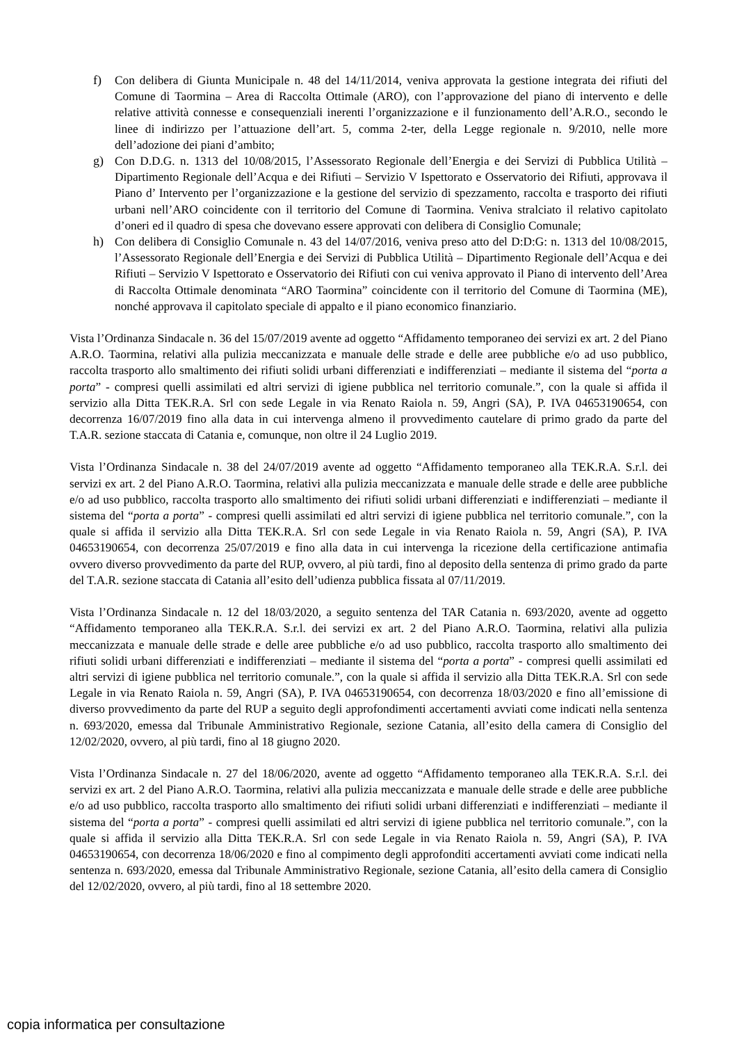f) Con delibera di Giunta Municipale n. 48 del 14/11/2014, veniva approvata la gestione integrata dei rifiuti del Comune di Taormina – Area di Raccolta Ottimale (ARO), con l’approvazione del piano di intervento e delle relative attività connesse e consequenziali inerenti l’organizzazione e il funzionamento dell’A.R.O., secondo le linee di indirizzo per l’attuazione dell’art. 5, comma 2-ter, della Legge regionale n. 9/2010, nelle more dell’adozione dei piani d’ambito;
g) Con D.D.G. n. 1313 del 10/08/2015, l’Assessorato Regionale dell’Energia e dei Servizi di Pubblica Utilità – Dipartimento Regionale dell’Acqua e dei Rifiuti – Servizio V Ispettorato e Osservatorio dei Rifiuti, approvava il Piano d’ Intervento per l’organizzazione e la gestione del servizio di spezzamento, raccolta e trasporto dei rifiuti urbani nell’ARO coincidente con il territorio del Comune di Taormina. Veniva stralciato il relativo capitolato d’oneri ed il quadro di spesa che dovevano essere approvati con delibera di Consiglio Comunale;
h) Con delibera di Consiglio Comunale n. 43 del 14/07/2016, veniva preso atto del D:D:G: n. 1313 del 10/08/2015, l’Assessorato Regionale dell’Energia e dei Servizi di Pubblica Utilità – Dipartimento Regionale dell’Acqua e dei Rifiuti – Servizio V Ispettorato e Osservatorio dei Rifiuti con cui veniva approvato il Piano di intervento dell’Area di Raccolta Ottimale denominata “ARO Taormina” coincidente con il territorio del Comune di Taormina (ME), nonché approvava il capitolato speciale di appalto e il piano economico finanziario.
Vista l’Ordinanza Sindacale n. 36 del 15/07/2019 avente ad oggetto “Affidamento temporaneo dei servizi ex art. 2 del Piano A.R.O. Taormina, relativi alla pulizia meccanizzata e manuale delle strade e delle aree pubbliche e/o ad uso pubblico, raccolta trasporto allo smaltimento dei rifiuti solidi urbani differenziati e indifferenziati – mediante il sistema del “porta a porta” - compresi quelli assimilati ed altri servizi di igiene pubblica nel territorio comunale.”, con la quale si affida il servizio alla Ditta TEK.R.A. Srl con sede Legale in via Renato Raiola n. 59, Angri (SA), P. IVA 04653190654, con decorrenza 16/07/2019 fino alla data in cui intervenga almeno il provvedimento cautelare di primo grado da parte del T.A.R. sezione staccata di Catania e, comunque, non oltre il 24 Luglio 2019.
Vista l’Ordinanza Sindacale n. 38 del 24/07/2019 avente ad oggetto “Affidamento temporaneo alla TEK.R.A. S.r.l. dei servizi ex art. 2 del Piano A.R.O. Taormina, relativi alla pulizia meccanizzata e manuale delle strade e delle aree pubbliche e/o ad uso pubblico, raccolta trasporto allo smaltimento dei rifiuti solidi urbani differenziati e indifferenziati – mediante il sistema del “porta a porta” - compresi quelli assimilati ed altri servizi di igiene pubblica nel territorio comunale.”, con la quale si affida il servizio alla Ditta TEK.R.A. Srl con sede Legale in via Renato Raiola n. 59, Angri (SA), P. IVA 04653190654, con decorrenza 25/07/2019 e fino alla data in cui intervenga la ricezione della certificazione antimafia ovvero diverso provvedimento da parte del RUP, ovvero, al più tardi, fino al deposito della sentenza di primo grado da parte del T.A.R. sezione staccata di Catania all’esito dell’udienza pubblica fissata al 07/11/2019.
Vista l’Ordinanza Sindacale n. 12 del 18/03/2020, a seguito sentenza del TAR Catania n. 693/2020, avente ad oggetto “Affidamento temporaneo alla TEK.R.A. S.r.l. dei servizi ex art. 2 del Piano A.R.O. Taormina, relativi alla pulizia meccanizzata e manuale delle strade e delle aree pubbliche e/o ad uso pubblico, raccolta trasporto allo smaltimento dei rifiuti solidi urbani differenziati e indifferenziati – mediante il sistema del “porta a porta” - compresi quelli assimilati ed altri servizi di igiene pubblica nel territorio comunale.”, con la quale si affida il servizio alla Ditta TEK.R.A. Srl con sede Legale in via Renato Raiola n. 59, Angri (SA), P. IVA 04653190654, con decorrenza 18/03/2020 e fino all’emissione di diverso provvedimento da parte del RUP a seguito degli approfondimenti accertamenti avviati come indicati nella sentenza n. 693/2020, emessa dal Tribunale Amministrativo Regionale, sezione Catania, all’esito della camera di Consiglio del 12/02/2020, ovvero, al più tardi, fino al 18 giugno 2020.
Vista l’Ordinanza Sindacale n. 27 del 18/06/2020, avente ad oggetto “Affidamento temporaneo alla TEK.R.A. S.r.l. dei servizi ex art. 2 del Piano A.R.O. Taormina, relativi alla pulizia meccanizzata e manuale delle strade e delle aree pubbliche e/o ad uso pubblico, raccolta trasporto allo smaltimento dei rifiuti solidi urbani differenziati e indifferenziati – mediante il sistema del “porta a porta” - compresi quelli assimilati ed altri servizi di igiene pubblica nel territorio comunale.”, con la quale si affida il servizio alla Ditta TEK.R.A. Srl con sede Legale in via Renato Raiola n. 59, Angri (SA), P. IVA 04653190654, con decorrenza 18/06/2020 e fino al compimento degli approfonditi accertamenti avviati come indicati nella sentenza n. 693/2020, emessa dal Tribunale Amministrativo Regionale, sezione Catania, all’esito della camera di Consiglio del 12/02/2020, ovvero, al più tardi, fino al 18 settembre 2020.
copia informatica per consultazione